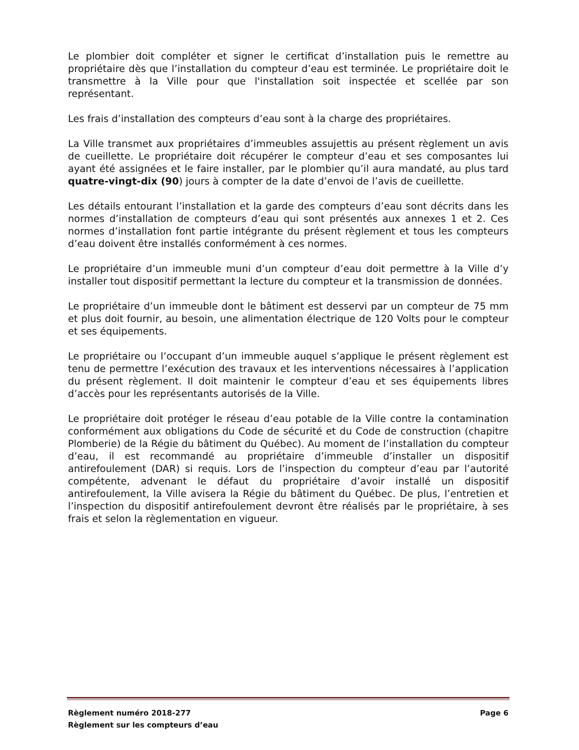Le plombier doit compléter et signer le certificat d’installation puis le remettre au propriétaire dès que l’installation du compteur d’eau est terminée. Le propriétaire doit le transmettre à la Ville pour que l'installation soit inspectée et scellée par son représentant.
Les frais d’installation des compteurs d’eau sont à la charge des propriétaires.
La Ville transmet aux propriétaires d’immeubles assujettis au présent règlement un avis de cueillette. Le propriétaire doit récupérer le compteur d’eau et ses composantes lui ayant été assignées et le faire installer, par le plombier qu’il aura mandaté, au plus tard quatre-vingt-dix (90) jours à compter de la date d’envoi de l’avis de cueillette.
Les détails entourant l’installation et la garde des compteurs d’eau sont décrits dans les normes d’installation de compteurs d’eau qui sont présentés aux annexes 1 et 2. Ces normes d’installation font partie intégrante du présent règlement et tous les compteurs d’eau doivent être installés conformément à ces normes.
Le propriétaire d’un immeuble muni d’un compteur d’eau doit permettre à la Ville d’y installer tout dispositif permettant la lecture du compteur et la transmission de données.
Le propriétaire d’un immeuble dont le bâtiment est desservi par un compteur de 75 mm et plus doit fournir, au besoin, une alimentation électrique de 120 Volts pour le compteur et ses équipements.
Le propriétaire ou l’occupant d’un immeuble auquel s’applique le présent règlement est tenu de permettre l’exécution des travaux et les interventions nécessaires à l’application du présent règlement. Il doit maintenir le compteur d’eau et ses équipements libres d’accès pour les représentants autorisés de la Ville.
Le propriétaire doit protéger le réseau d’eau potable de la Ville contre la contamination conformément aux obligations du Code de sécurité et du Code de construction (chapitre Plomberie) de la Régie du bâtiment du Québec). Au moment de l’installation du compteur d’eau, il est recommandé au propriétaire d’immeuble d’installer un dispositif antirefoulement (DAR) si requis. Lors de l’inspection du compteur d’eau par l’autorité compétente, advenant le défaut du propriétaire d’avoir installé un dispositif antirefoulement, la Ville avisera la Régie du bâtiment du Québec. De plus, l’entretien et l’inspection du dispositif antirefoulement devront être réalisés par le propriétaire, à ses frais et selon la règlementation en vigueur.
Règlement numéro 2018-277 Page 6
Règlement sur les compteurs d’eau